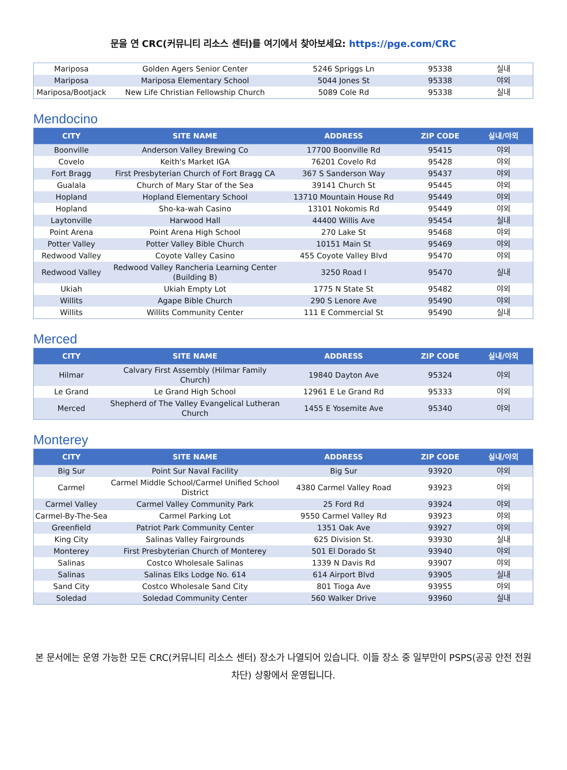문을 연 CRC(커뮤니티 리소스 센터)를 여기에서 찾아보세요: https://pge.com/CRC
| Mariposa | Golden Agers Senior Center | 5246 Spriggs Ln | 95338 | 실내 |
| Mariposa | Mariposa Elementary School | 5044 Jones St | 95338 | 야외 |
| Mariposa/Bootjack | New Life Christian Fellowship Church | 5089 Cole Rd | 95338 | 실내 |
Mendocino
| CITY | SITE NAME | ADDRESS | ZIP CODE | 실내/야외 |
| --- | --- | --- | --- | --- |
| Boonville | Anderson Valley Brewing Co | 17700 Boonville Rd | 95415 | 야외 |
| Covelo | Keith's Market IGA | 76201 Covelo Rd | 95428 | 야외 |
| Fort Bragg | First Presbyterian Church of Fort Bragg CA | 367 S Sanderson Way | 95437 | 야외 |
| Gualala | Church of Mary Star of the Sea | 39141 Church St | 95445 | 야외 |
| Hopland | Hopland Elementary School | 13710 Mountain House Rd | 95449 | 야외 |
| Hopland | Sho-ka-wah Casino | 13101 Nokomis Rd | 95449 | 야외 |
| Laytonville | Harwood Hall | 44400 Willis Ave | 95454 | 실내 |
| Point Arena | Point Arena High School | 270 Lake St | 95468 | 야외 |
| Potter Valley | Potter Valley Bible Church | 10151 Main St | 95469 | 야외 |
| Redwood Valley | Coyote Valley Casino | 455 Coyote Valley Blvd | 95470 | 야외 |
| Redwood Valley | Redwood Valley Rancheria Learning Center (Building B) | 3250 Road I | 95470 | 실내 |
| Ukiah | Ukiah Empty Lot | 1775 N State St | 95482 | 야외 |
| Willits | Agape Bible Church | 290 S Lenore Ave | 95490 | 야외 |
| Willits | Willits Community Center | 111 E Commercial St | 95490 | 실내 |
Merced
| CITY | SITE NAME | ADDRESS | ZIP CODE | 실내/야외 |
| --- | --- | --- | --- | --- |
| Hilmar | Calvary First Assembly (Hilmar Family Church) | 19840 Dayton Ave | 95324 | 야외 |
| Le Grand | Le Grand High School | 12961 E Le Grand Rd | 95333 | 야외 |
| Merced | Shepherd of The Valley Evangelical Lutheran Church | 1455 E Yosemite Ave | 95340 | 야외 |
Monterey
| CITY | SITE NAME | ADDRESS | ZIP CODE | 실내/야외 |
| --- | --- | --- | --- | --- |
| Big Sur | Point Sur Naval Facility | Big Sur | 93920 | 야외 |
| Carmel | Carmel Middle School/Carmel Unified School District | 4380 Carmel Valley Road | 93923 | 야외 |
| Carmel Valley | Carmel Valley Community Park | 25 Ford Rd | 93924 | 야외 |
| Carmel-By-The-Sea | Carmel Parking Lot | 9550 Carmel Valley Rd | 93923 | 야외 |
| Greenfield | Patriot Park Community Center | 1351 Oak Ave | 93927 | 야외 |
| King City | Salinas Valley Fairgrounds | 625 Division St. | 93930 | 실내 |
| Monterey | First Presbyterian Church of Monterey | 501 El Dorado St | 93940 | 야외 |
| Salinas | Costco Wholesale Salinas | 1339 N Davis Rd | 93907 | 야외 |
| Salinas | Salinas Elks Lodge No. 614 | 614 Airport Blvd | 93905 | 실내 |
| Sand City | Costco Wholesale Sand City | 801 Tioga Ave | 93955 | 야외 |
| Soledad | Soledad Community Center | 560 Walker Drive | 93960 | 실내 |
본 문서에는 운영 가능한 모든 CRC(커뮤니티 리소스 센터) 장소가 나열되어 있습니다. 이들 장소 중 일부만이 PSPS(공공 안전 전원 차단) 상황에서 운영됩니다.